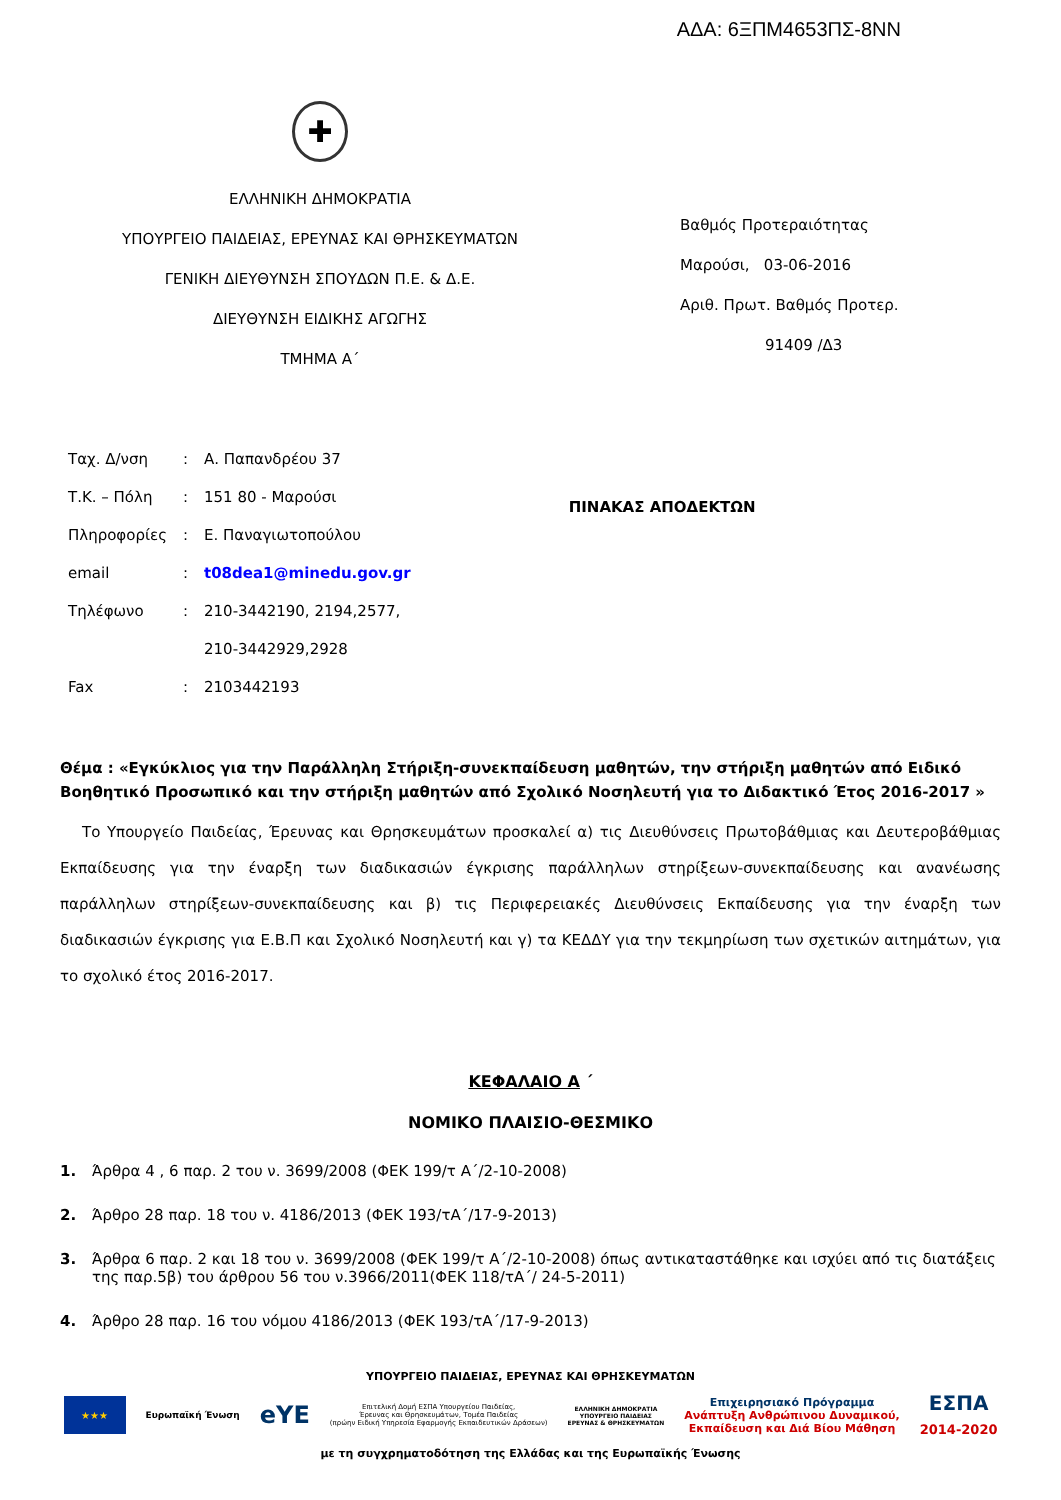ΑΔΑ: 6ΞΠΜ4653ΠΣ-8ΝΝ
✚
ΕΛΛΗΝΙΚΗ ΔΗΜΟΚΡΑΤΙΑ
ΥΠΟΥΡΓΕΙΟ ΠΑΙΔΕΙΑΣ, ΕΡΕΥΝΑΣ ΚΑΙ ΘΡΗΣΚΕΥΜΑΤΩΝ
ΓΕΝΙΚΗ ΔΙΕΥΘΥΝΣΗ ΣΠΟΥΔΩΝ Π.Ε. & Δ.Ε.
ΔΙΕΥΘΥΝΣΗ ΕΙΔΙΚΗΣ ΑΓΩΓΗΣ
ΤΜΗΜΑ Α΄
Βαθμός Προτεραιότητας
Μαρούσι, 03-06-2016
Αριθ. Πρωτ. Βαθμός Προτερ.
91409 /Δ3
| Ταχ. Δ/νση | : | Α. Παπανδρέου 37 |
| Τ.Κ. – Πόλη | : | 151 80 - Μαρούσι |
| Πληροφορίες | : | Ε. Παναγιωτοπούλου |
| email | : | t08dea1@minedu.gov.gr |
| Τηλέφωνο | : | 210-3442190, 2194,2577, |
| | | 210-3442929,2928 |
| Fax | : | 2103442193 |
ΠΙΝΑΚΑΣ ΑΠΟΔΕΚΤΩΝ
Θέμα : «Εγκύκλιος για την Παράλληλη Στήριξη-συνεκπαίδευση μαθητών, την στήριξη μαθητών από Ειδικό Βοηθητικό Προσωπικό και την στήριξη μαθητών από Σχολικό Νοσηλευτή για το Διδακτικό Έτος 2016-2017 »
Το Υπουργείο Παιδείας, Έρευνας και Θρησκευμάτων προσκαλεί α) τις Διευθύνσεις Πρωτοβάθμιας και Δευτεροβάθμιας Εκπαίδευσης για την έναρξη των διαδικασιών έγκρισης παράλληλων στηρίξεων-συνεκπαίδευσης και ανανέωσης παράλληλων στηρίξεων-συνεκπαίδευσης και β) τις Περιφερειακές Διευθύνσεις Εκπαίδευσης για την έναρξη των διαδικασιών έγκρισης για Ε.Β.Π και Σχολικό Νοσηλευτή και γ) τα ΚΕΔΔΥ για την τεκμηρίωση των σχετικών αιτημάτων, για το σχολικό έτος 2016-2017.
ΚΕΦΑΛΑΙΟ Α ΄
ΝΟΜΙΚΟ ΠΛΑΙΣΙΟ-ΘΕΣΜΙΚΟ
1. Άρθρα 4 , 6 παρ. 2 του ν. 3699/2008 (ΦΕΚ 199/τ Α΄/2-10-2008)
2. Άρθρο 28 παρ. 18 του ν. 4186/2013 (ΦΕΚ 193/τΑ΄/17-9-2013)
3. Άρθρα 6 παρ. 2 και 18 του ν. 3699/2008 (ΦΕΚ 199/τ Α΄/2-10-2008) όπως αντικαταστάθηκε και ισχύει από τις διατάξεις της παρ.5β) του άρθρου 56 του ν.3966/2011(ΦΕΚ 118/τΑ΄/ 24-5-2011)
4. Άρθρο 28 παρ. 16 του νόμου 4186/2013 (ΦΕΚ 193/τΑ΄/17-9-2013)
ΥΠΟΥΡΓΕΙΟ ΠΑΙΔΕΙΑΣ, ΕΡΕΥΝΑΣ ΚΑΙ ΘΡΗΣΚΕΥΜΑΤΩΝ
★★★
Ευρωπαϊκή Ένωση eYE Επιτελική Δομή ΕΣΠΑ Υπουργείου Παιδείας,
Έρευνας και Θρησκευμάτων, Τομέα Παιδείας
(πρώην Ειδική Υπηρεσία Εφαρμογής Εκπαιδευτικών Δράσεων) ΕΛΛΗΝΙΚΗ ΔΗΜΟΚΡΑΤΙΑ
ΥΠΟΥΡΓΕΙΟ ΠΑΙΔΕΙΑΣ
ΕΡΕΥΝΑΣ & ΘΡΗΣΚΕΥΜΑΤΩΝ Επιχειρησιακό Πρόγραμμα
Ανάπτυξη Ανθρώπινου Δυναμικού,
Εκπαίδευση και Διά Βίου Μάθηση ΕΣΠΑ
2014-2020
με τη συγχρηματοδότηση της Ελλάδας και της Ευρωπαϊκής Ένωσης